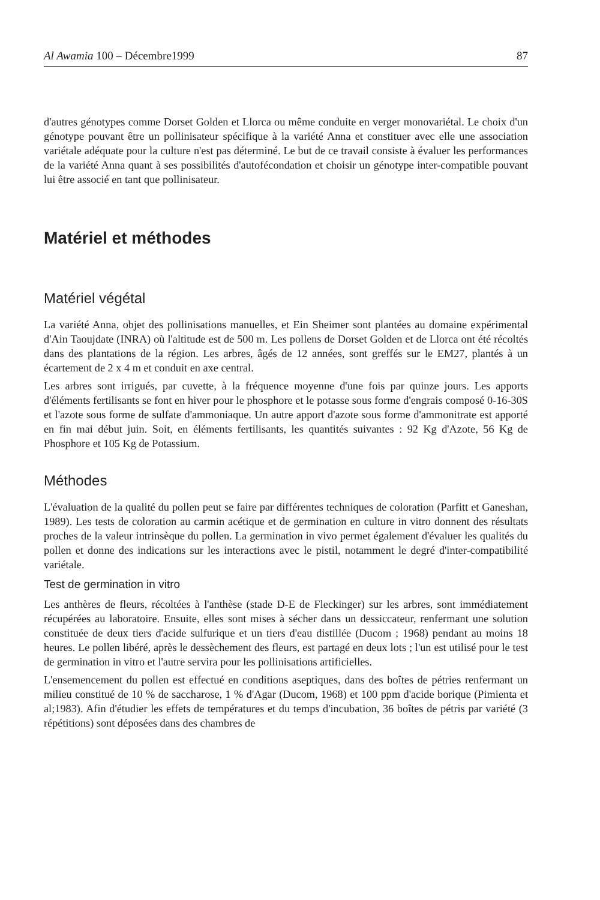Al Awamia 100 – Décembre1999 87
d'autres génotypes comme Dorset Golden et Llorca ou même conduite en verger monovariétal. Le choix d'un génotype pouvant être un pollinisateur spécifique à la variété Anna et constituer avec elle une association variétale adéquate pour la culture n'est pas déterminé. Le but de ce travail consiste à évaluer les performances de la variété Anna quant à ses possibilités d'autofécondation et choisir un génotype inter-compatible pouvant lui être associé en tant que pollinisateur.
Matériel et méthodes
Matériel végétal
La variété Anna, objet des pollinisations manuelles, et Ein Sheimer sont plantées au domaine expérimental d'Ain Taoujdate (INRA) où l'altitude est de 500 m. Les pollens de Dorset Golden et de Llorca ont été récoltés dans des plantations de la région. Les arbres, âgés de 12 années, sont greffés sur le EM27, plantés à un écartement de 2 x 4 m et conduit en axe central.
Les arbres sont irrigués, par cuvette, à la fréquence moyenne d'une fois par quinze jours. Les apports d'éléments fertilisants se font en hiver pour le phosphore et le potasse sous forme d'engrais composé 0-16-30S et l'azote sous forme de sulfate d'ammoniaque. Un autre apport d'azote sous forme d'ammonitrate est apporté en fin mai début juin. Soit, en éléments fertilisants, les quantités suivantes : 92 Kg d'Azote, 56 Kg de Phosphore et 105 Kg de Potassium.
Méthodes
L'évaluation de la qualité du pollen peut se faire par différentes techniques de coloration (Parfitt et Ganeshan, 1989). Les tests de coloration au carmin acétique et de germination en culture in vitro donnent des résultats proches de la valeur intrinsèque du pollen. La germination in vivo permet également d'évaluer les qualités du pollen et donne des indications sur les interactions avec le pistil, notamment le degré d'inter-compatibilité variétale.
Test de germination in vitro
Les anthères de fleurs, récoltées à l'anthèse (stade D-E de Fleckinger) sur les arbres, sont immédiatement récupérées au laboratoire. Ensuite, elles sont mises à sécher dans un dessiccateur, renfermant une solution constituée de deux tiers d'acide sulfurique et un tiers d'eau distillée (Ducom ; 1968) pendant au moins 18 heures. Le pollen libéré, après le dessèchement des fleurs, est partagé en deux lots ; l'un est utilisé pour le test de germination in vitro et l'autre servira pour les pollinisations artificielles.
L'ensemencement du pollen est effectué en conditions aseptiques, dans des boîtes de pétries renfermant un milieu constitué de 10 % de saccharose, 1 % d'Agar (Ducom, 1968) et 100 ppm d'acide borique (Pimienta et al;1983). Afin d'étudier les effets de températures et du temps d'incubation, 36 boîtes de pétris par variété (3 répétitions) sont déposées dans des chambres de